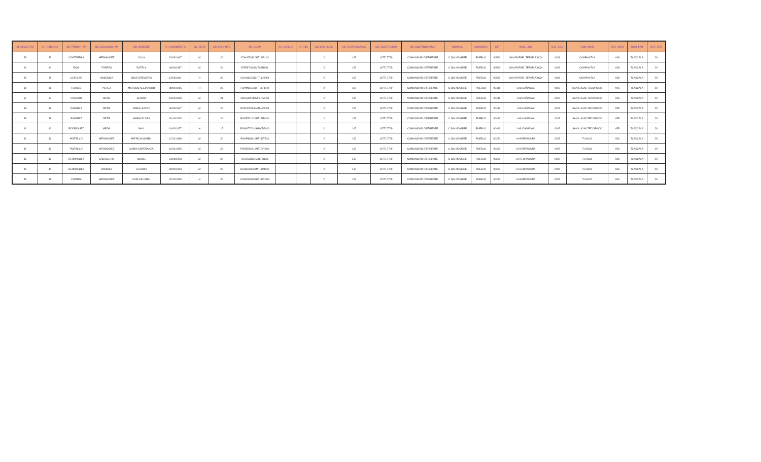| ID_REGISTRO | ID_PERSONA | NB_PRIMER_AP | NB_SEGUNDO_AP | NB_NOMBRE | FH_NACIMIENTO | CD_SEXO | CD_EDO_NAC | NB_CURP | IN_HUELLA | IN_IRIS | CD_EDO_CIVIL | CD_DEPENDENCIA | CD_INSTITUCION | NB_SUBPROGRAMA | NOMVIAL | NOMASEN | CP | NOM_LOC | CVE_LOC | NOM_MUN | CVE_MUN | NOM_ENT | CVE_ENT |
| --- | --- | --- | --- | --- | --- | --- | --- | --- | --- | --- | --- | --- | --- | --- | --- | --- | --- | --- | --- | --- | --- | --- | --- |
| 33 | 33 | CONTRERAS | HERNANDEZ | JULIA | 20/03/1967 | M | 29 | CDHJ670320MTLNRL02 | | | 2 | 147 | 147TL7729 | COMUNIDAD DIFERENTE | C SIN NOMBRE | PUEBLO | 90561 | SAN RAFAEL TEPATLAXCO | 0028 | CUAPIAXTLA | 008 | TLAXCALA | 29 |
| 34 | 34 | RIOS | TORRES | ESTELA | 06/06/1987 | M | 29 | RITE870606MTLSRS01 | | | 2 | 147 | 147TL7729 | COMUNIDAD DIFERENTE | C SIN NOMBRE | PUEBLO | 90561 | SAN RAFAEL TEPATLAXCO | 0028 | CUAPIAXTLA | 008 | TLAXCALA | 29 |
| 35 | 35 | CUELLAR | HINOJOSA | JOSE GREGORIO | 12/03/1961 | H | 29 | CUHG610312HTLLNR04 | | | 2 | 147 | 147TL7729 | COMUNIDAD DIFERENTE | C SIN NOMBRE | PUEBLO | 90561 | SAN RAFAEL TEPATLAXCO | 0028 | CUAPIAXTLA | 008 | TLAXCALA | 29 |
| 36 | 36 | FLORES | PEREZ | MARCOS ALEJANDRO | 08/04/1965 | H | 29 | FOPM650408HTLLRR19 | | | 2 | 147 | 147TL7729 | COMUNIDAD DIFERENTE | C SIN NOMBRE | PUEBLO | 90441 | LAS CAÑADAS | 0015 | SAN LUCAS TECOPILCO | 055 | TLAXCALA | 29 |
| 37 | 37 | ROMERO | ORTIZ | GLORIA | 13/02/1939 | M | 21 | OIRG390213MPLRML03 | | | 2 | 147 | 147TL7729 | COMUNIDAD DIFERENTE | C SIN NOMBRE | PUEBLO | 90441 | LAS CAÑADAS | 0015 | SAN LUCAS TECOPILCO | 055 | TLAXCALA | 29 |
| 38 | 38 | RAMIREZ | ORTIZ | MARIA JUDITH | 06/05/1967 | M | 29 | RADJ670506MTLMRD04 | | | 2 | 147 | 147TL7729 | COMUNIDAD DIFERENTE | C SIN NOMBRE | PUEBLO | 90441 | LAS CAÑADAS | 0015 | SAN LUCAS TECOPILCO | 055 | TLAXCALA | 29 |
| 39 | 39 | RAMIREZ | ORTIZ | MARIA FLORA | 26/10/1970 | M | 29 | RAOF701026MTLMRL00 | | | 2 | 147 | 147TL7729 | COMUNIDAD DIFERENTE | C SIN NOMBRE | PUEBLO | 90441 | LAS CAÑADAS | 0015 | SAN LUCAS TECOPILCO | 055 | TLAXCALA | 29 |
| 40 | 40 | RODRIGUEZ | MEJIA | SAUL | 14/03/1977 | H | 15 | ROMS770314HMCDJL00 | | | 2 | 147 | 147TL7729 | COMUNIDAD DIFERENTE | C SIN NOMBRE | PUEBLO | 90441 | LAS CAÑADAS | 0015 | SAN LUCAS TECOPILCO | 055 | TLAXCALA | 29 |
| 41 | 41 | PORTILLO | HERNANDEZ | PATRICIA ISABEL | 12/11/1988 | M | 29 | POHP881112MTLRRT04 | | | 2 | 147 | 147TL7729 | COMUNIDAD DIFERENTE | C SIN NOMBRE | PUEBLO | 90250 | LA HERRADURA | 0025 | TLAXCO | 034 | TLAXCALA | 29 |
| 42 | 42 | PORTILLO | HERNANDEZ | MARIA ESPERANZA | 11/02/1985 | M | 29 | POHE850211MTLRRS06 | | | 2 | 147 | 147TL7729 | COMUNIDAD DIFERENTE | C SIN NOMBRE | PUEBLO | 90250 | LA HERRADURA | 0025 | TLAXCO | 034 | TLAXCALA | 29 |
| 43 | 43 | HERNANDEZ | CABALLERO | ISABEL | 31/08/1953 | M | 29 | HECI530831MTLRBS05 | | | 2 | 147 | 147TL7729 | COMUNIDAD DIFERENTE | C SIN NOMBRE | PUEBLO | 90250 | LA HERRADURA | 0025 | TLAXCO | 034 | TLAXCALA | 29 |
| 44 | 44 | HERNANDEZ | RAMIREZ | CLAUDIA | 28/09/1993 | M | 29 | HERC930928MTLRML09 | | | 2 | 147 | 147TL7729 | COMUNIDAD DIFERENTE | C SIN NOMBRE | PUEBLO | 90250 | LA HERRADURA | 0025 | TLAXCO | 034 | TLAXCALA | 29 |
| 45 | 45 | CORTES | HERNANDEZ | CARLOS URIEL | 03/10/1999 | H | 29 | COHC991003HTLRRR08 | | | 2 | 147 | 147TL7729 | COMUNIDAD DIFERENTE | C SIN NOMBRE | PUEBLO | 90250 | LA HERRADURA | 0025 | TLAXCO | 034 | TLAXCALA | 29 |